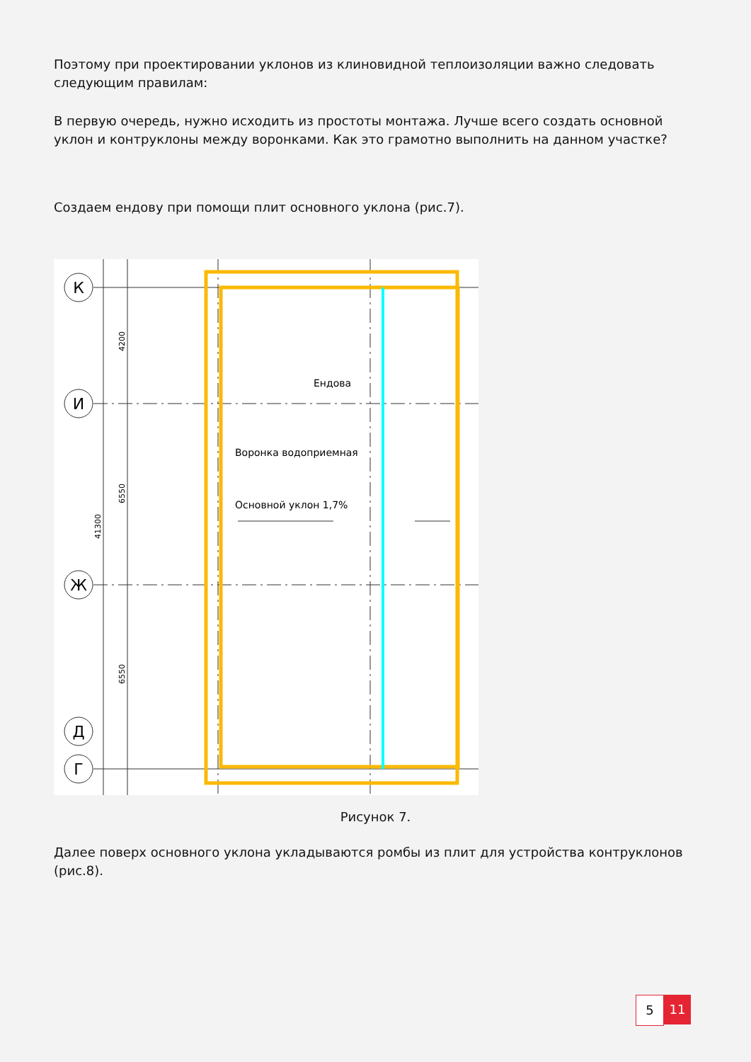Поэтому при проектировании уклонов из клиновидной теплоизоляции важно следовать следующим правилам:
В первую очередь, нужно исходить из простоты монтажа. Лучше всего создать основной уклон и контруклоны между воронками. Как это грамотно выполнить на данном участке?
Создаем ендову при помощи плит основного уклона (рис.7).
К
И
Ж
Д
Г
4200
6550
6550
41300
Ендова
Воронка водоприемная
Основной уклон 1,7%
Рисунок 7.
Далее поверх основного уклона укладываются ромбы из плит для устройства контруклонов (рис.8).
5 11